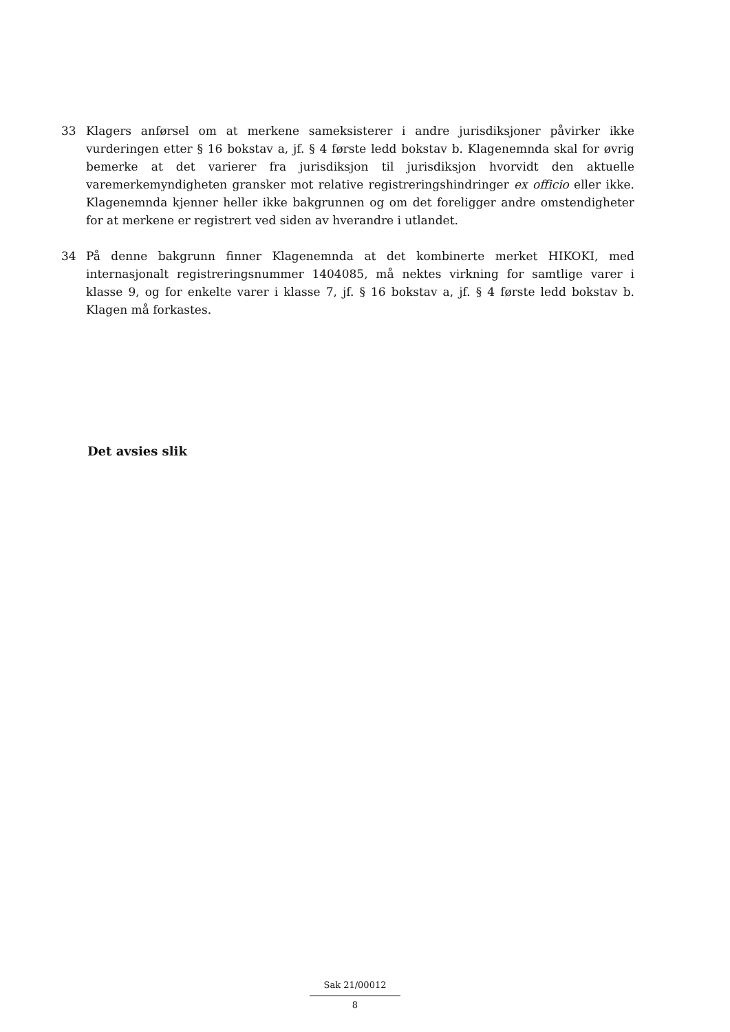33 Klagers anførsel om at merkene sameksisterer i andre jurisdiksjoner påvirker ikke vurderingen etter § 16 bokstav a, jf. § 4 første ledd bokstav b. Klagenemnda skal for øvrig bemerke at det varierer fra jurisdiksjon til jurisdiksjon hvorvidt den aktuelle varemerkemyndigheten gransker mot relative registreringshindringer ex officio eller ikke. Klagenemnda kjenner heller ikke bakgrunnen og om det foreligger andre omstendigheter for at merkene er registrert ved siden av hverandre i utlandet.
34 På denne bakgrunn finner Klagenemnda at det kombinerte merket HIKOKI, med internasjonalt registreringsnummer 1404085, må nektes virkning for samtlige varer i klasse 9, og for enkelte varer i klasse 7, jf. § 16 bokstav a, jf. § 4 første ledd bokstav b. Klagen må forkastes.
Det avsies slik
Sak 21/00012
8